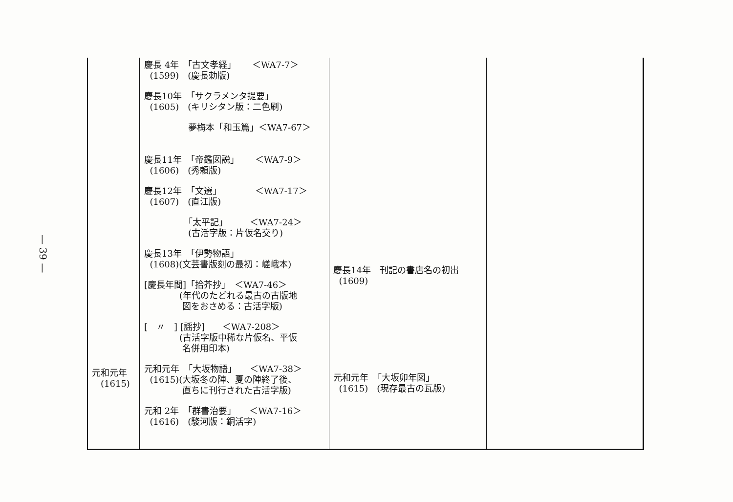— 39 —
| 元和元年 (1615) | 慶長 4年 「古文孝経」 ＜WA7-7＞ (1599) (慶長勅版) 慶長10年 「サクラメンタ提要」 (1605) (キリシタン版：二色刷) 夢梅本「和玉篇」＜WA7-67＞ 慶長11年 「帝鑑図説」 ＜WA7-9＞ (1606) (秀頼版) 慶長12年 「文選」 ＜WA7-17＞ (1607) (直江版) 「太平記」 ＜WA7-24＞ (古活字版：片仮名交り) 慶長13年 「伊勢物語」 (1608)(文芸書版刻の最初：嵯峨本) [慶長年間]「拾芥抄」 ＜WA7-46＞ (年代のたどれる最古の古版地 図をおさめる：古活字版) [ 〃 ] [謡抄] ＜WA7-208＞ (古活字版中稀な片仮名、平仮 名併用印本) 元和元年 「大坂物語」 ＜WA7-38＞ (1615)(大坂冬の陣、夏の陣終了後、 直ちに刊行された古活字版) 元和 2年 「群書治要」 ＜WA7-16＞ (1616) (駿河版：銅活字) | 慶長14年 刊記の書店名の初出 (1609) 元和元年 「大坂卯年図」 (1615) (現存最古の瓦版) | |